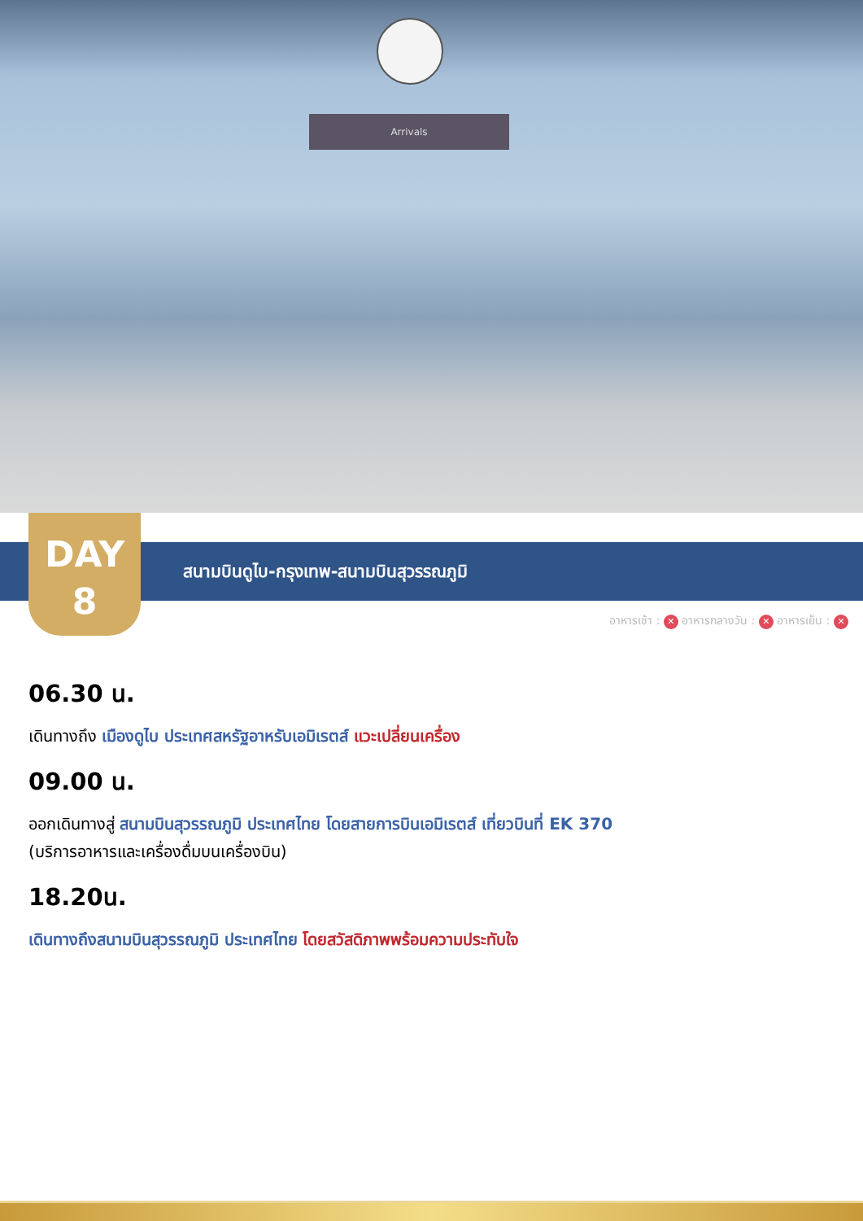Arrivals
DAY
8
สนามบินดูไบ-กรุงเทพ-สนามบินสุวรรณภูมิ
อาหารเช้า : ✕ อาหารกลางวัน : ✕ อาหารเย็น : ✕
06.30 น.
เดินทางถึง เมืองดูไบ ประเทศสหรัฐอาหรับเอมิเรตส์ แวะเปลี่ยนเครื่อง
09.00 น.
ออกเดินทางสู่ สนามบินสุวรรณภูมิ ประเทศไทย โดยสายการบินเอมิเรตส์ เที่ยวบินที่ EK 370
(บริการอาหารและเครื่องดื่มบนเครื่องบิน)
18.20น.
เดินทางถึงสนามบินสุวรรณภูมิ ประเทศไทย โดยสวัสดิภาพพร้อมความประทับใจ